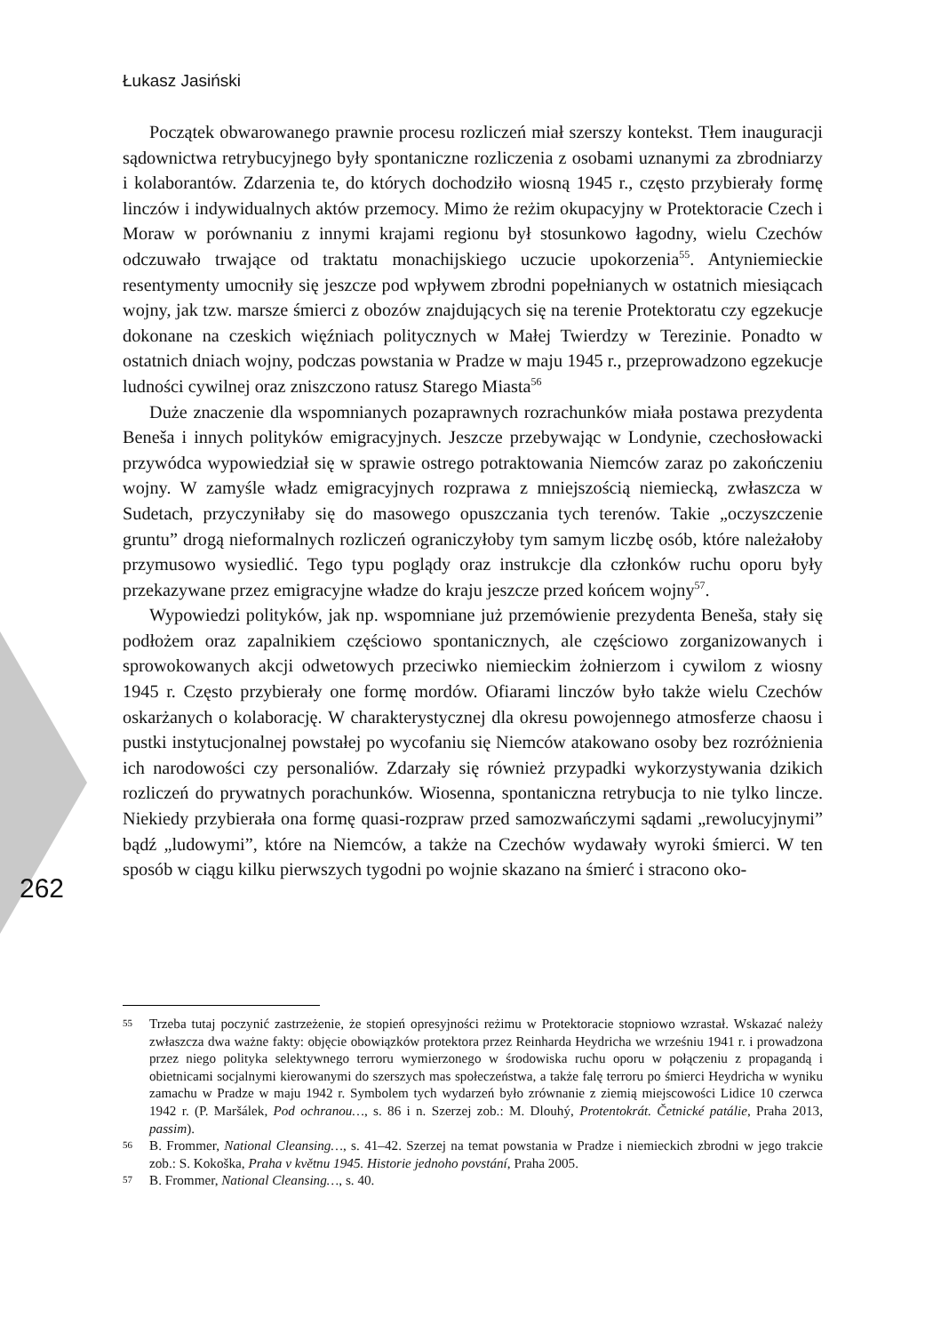Łukasz Jasiński
Początek obwarowanego prawnie procesu rozliczeń miał szerszy kontekst. Tłem inauguracji sądownictwa retrybucyjnego były spontaniczne rozliczenia z osobami uznanymi za zbrodniarzy i kolaborantów. Zdarzenia te, do których dochodziło wiosną 1945 r., często przybierały formę linczów i indywidualnych aktów przemocy. Mimo że reżim okupacyjny w Protektoracie Czech i Moraw w porównaniu z innymi krajami regionu był stosunkowo łagodny, wielu Czechów odczuwało trwające od traktatu monachijskiego uczucie upokorzenia<sup>55</sup>. Antyniemieckie resentymenty umocniły się jeszcze pod wpływem zbrodni popełnianych w ostatnich miesiącach wojny, jak tzw. marsze śmierci z obozów znajdujących się na terenie Protektoratu czy egzekucje dokonane na czeskich więźniach politycznych w Małej Twierdzy w Terezinie. Ponadto w ostatnich dniach wojny, podczas powstania w Pradze w maju 1945 r., przeprowadzono egzekucje ludności cywilnej oraz zniszczono ratusz Starego Miasta<sup>56</sup>
Duże znaczenie dla wspomnianych pozaprawnych rozrachunków miała postawa prezydenta Beneša i innych polityków emigracyjnych. Jeszcze przebywając w Londynie, czechosłowacki przywódca wypowiedział się w sprawie ostrego potraktowania Niemców zaraz po zakończeniu wojny. W zamyśle władz emigracyjnych rozprawa z mniejszością niemiecką, zwłaszcza w Sudetach, przyczyniłaby się do masowego opuszczania tych terenów. Takie „oczyszczenie gruntu” drogą nieformalnych rozliczeń ograniczyłoby tym samym liczbę osób, które należałoby przymusowo wysiedlić. Tego typu poglądy oraz instrukcje dla członków ruchu oporu były przekazywane przez emigracyjne władze do kraju jeszcze przed końcem wojny<sup>57</sup>.
Wypowiedzi polityków, jak np. wspomniane już przemówienie prezydenta Beneša, stały się podłożem oraz zapalnikiem częściowo spontanicznych, ale częściowo zorganizowanych i sprowokowanych akcji odwetowych przeciwko niemieckim żołnierzom i cywilom z wiosny 1945 r. Często przybierały one formę mordów. Ofiarami linczów było także wielu Czechów oskarżanych o kolaborację. W charakterystycznej dla okresu powojennego atmosferze chaosu i pustki instytucjonalnej powstałej po wycofaniu się Niemców atakowano osoby bez rozróżnienia ich narodowości czy personaliów. Zdarzały się również przypadki wykorzystywania dzikich rozliczeń do prywatnych porachunków. Wiosenna, spontaniczna retrybucja to nie tylko lincze. Niekiedy przybierała ona formę quasi-rozpraw przed samozwańczymi sądami „rewolucyjnymi” bądź „ludowymi”, które na Niemców, a także na Czechów wydawały wyroki śmierci. W ten sposób w ciągu kilku pierwszych tygodni po wojnie skazano na śmierć i stracono oko-
262
55 Trzeba tutaj poczynić zastrzeżenie, że stopień opresyjności reżimu w Protektoracie stopniowo wzrastał. Wskazać należy zwłaszcza dwa ważne fakty: objęcie obowiązków protektora przez Reinharda Heydricha we wrześniu 1941 r. i prowadzona przez niego polityka selektywnego terroru wymierzonego w środowiska ruchu oporu w połączeniu z propagandą i obietnicami socjalnymi kierowanymi do szerszych mas społeczeństwa, a także falę terroru po śmierci Heydricha w wyniku zamachu w Pradze w maju 1942 r. Symbolem tych wydarzeń było zrównanie z ziemią miejscowości Lidice 10 czerwca 1942 r. (P. Maršálek, Pod ochranou…, s. 86 i n. Szerzej zob.: M. Dlouhý, Protentokrát. Četnické patálie, Praha 2013, passim).
56 B. Frommer, National Cleansing…, s. 41–42. Szerzej na temat powstania w Pradze i niemieckich zbrodni w jego trakcie zob.: S. Kokoška, Praha v květnu 1945. Historie jednoho povstání, Praha 2005.
57 B. Frommer, National Cleansing…, s. 40.